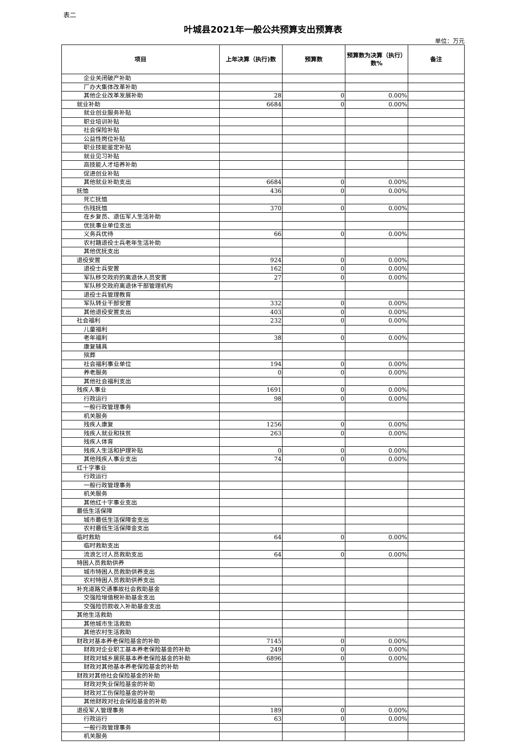表二
叶城县2021年一般公共预算支出预算表
单位：万元
| 项目 | 上年决算（执行)数 | 预算数 | 预算数为决算（执行）数% | 备注 |
| --- | --- | --- | --- | --- |
| 企业关闭破产补助 | | | | |
| 厂办大集体改革补助 | | | | |
| 其他企业改革发展补助 | 28 | 0 | 0.00% | |
| 就业补助 | 6684 | 0 | 0.00% | |
| 就业创业服务补贴 | | | | |
| 职业培训补贴 | | | | |
| 社会保险补贴 | | | | |
| 公益性岗位补贴 | | | | |
| 职业技能鉴定补贴 | | | | |
| 就业见习补贴 | | | | |
| 高技能人才培养补助 | | | | |
| 促进创业补贴 | | | | |
| 其他就业补助支出 | 6684 | 0 | 0.00% | |
| 抚恤 | 436 | 0 | 0.00% | |
| 死亡抚恤 | | | | |
| 伤残抚恤 | 370 | 0 | 0.00% | |
| 在乡复员、退伍军人生活补助 | | | | |
| 优抚事业单位支出 | | | | |
| 义务兵优待 | 66 | 0 | 0.00% | |
| 农村籍退役士兵老年生活补助 | | | | |
| 其他优抚支出 | | | | |
| 退役安置 | 924 | 0 | 0.00% | |
| 退役士兵安置 | 162 | 0 | 0.00% | |
| 军队移交政府的离退休人员安置 | 27 | 0 | 0.00% | |
| 军队移交政府离退休干部管理机构 | | | | |
| 退役士兵管理教育 | | | | |
| 军队转业干部安置 | 332 | 0 | 0.00% | |
| 其他退役安置支出 | 403 | 0 | 0.00% | |
| 社会福利 | 232 | 0 | 0.00% | |
| 儿童福利 | | | | |
| 老年福利 | 38 | 0 | 0.00% | |
| 康复辅具 | | | | |
| 殡葬 | | | | |
| 社会福利事业单位 | 194 | 0 | 0.00% | |
| 养老服务 | 0 | 0 | 0.00% | |
| 其他社会福利支出 | | | | |
| 残疾人事业 | 1691 | 0 | 0.00% | |
| 行政运行 | 98 | 0 | 0.00% | |
| 一般行政管理事务 | | | | |
| 机关服务 | | | | |
| 残疾人康复 | 1256 | 0 | 0.00% | |
| 残疾人就业和扶贫 | 263 | 0 | 0.00% | |
| 残疾人体育 | | | | |
| 残疾人生活和护理补贴 | 0 | 0 | 0.00% | |
| 其他残疾人事业支出 | 74 | 0 | 0.00% | |
| 红十字事业 | | | | |
| 行政运行 | | | | |
| 一般行政管理事务 | | | | |
| 机关服务 | | | | |
| 其他红十字事业支出 | | | | |
| 最低生活保障 | | | | |
| 城市最低生活保障金支出 | | | | |
| 农村最低生活保障金支出 | | | | |
| 临时救助 | 64 | 0 | 0.00% | |
| 临时救助支出 | | | | |
| 流浪乞讨人员救助支出 | 64 | 0 | 0.00% | |
| 特困人员救助供养 | | | | |
| 城市特困人员救助供养支出 | | | | |
| 农村特困人员救助供养支出 | | | | |
| 补充道路交通事故社会救助基金 | | | | |
| 交强险增值税补助基金支出 | | | | |
| 交强险罚款收入补助基金支出 | | | | |
| 其他生活救助 | | | | |
| 其他城市生活救助 | | | | |
| 其他农村生活救助 | | | | |
| 财政对基本养老保险基金的补助 | 7145 | 0 | 0.00% | |
| 财政对企业职工基本养老保险基金的补助 | 249 | 0 | 0.00% | |
| 财政对城乡居民基本养老保险基金的补助 | 6896 | 0 | 0.00% | |
| 财政对其他基本养老保险基金的补助 | | | | |
| 财政对其他社会保险基金的补助 | | | | |
| 财政对失业保险基金的补助 | | | | |
| 财政对工伤保险基金的补助 | | | | |
| 其他财政对社会保险基金的补助 | | | | |
| 退役军人管理事务 | 189 | 0 | 0.00% | |
| 行政运行 | 63 | 0 | 0.00% | |
| 一般行政管理事务 | | | | |
| 机关服务 | | | | |